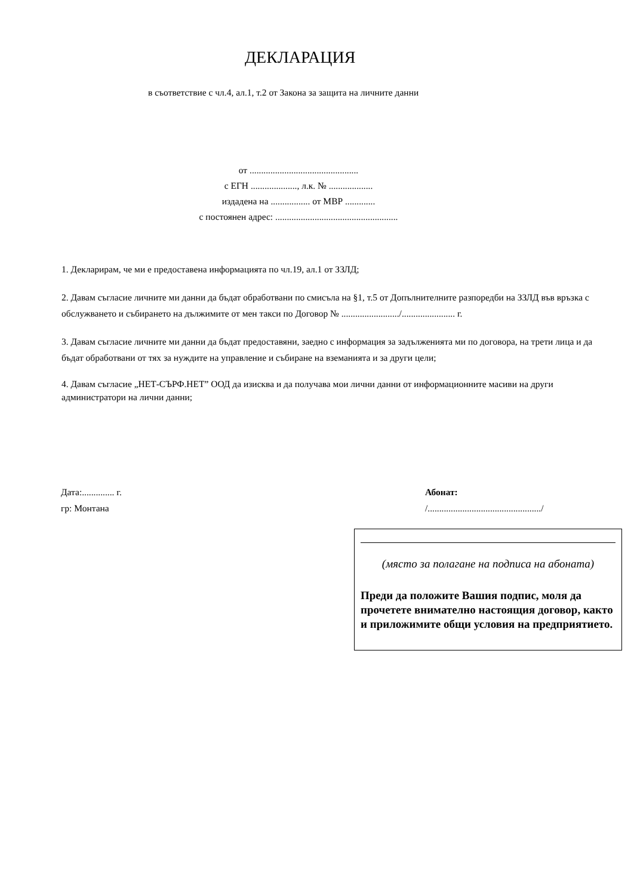ДЕКЛАРАЦИЯ
в съответствие с чл.4, ал.1, т.2 от Закона за защита на личните данни
от ...............................................
с ЕГН ...................., л.к. № ...................
издадена на ................. от МВР .............
с постоянен адрес: .....................................................
1. Декларирам, че ми е предоставена информацията по чл.19, ал.1 от ЗЗЛД;
2. Давам съгласие личните ми данни да бъдат обработвани по смисъла на §1, т.5 от Допълнителните разпоредби на ЗЗЛД във връзка с обслужването и събирането на дължимите от мен такси по Договор № ........................./....................... г.
3. Давам съгласие личните ми данни да бъдат предоставяни, заедно с информация за задълженията ми по договора, на трети лица и да бъдат обработвани от тях за нуждите на управление и събиране на вземанията и за други цели;
4. Давам съгласие „НЕТ-СЪРФ.НЕТ” ООД да изисква и да получава мои лични данни от информационните масиви на други администратори на лични данни;
Дата:.............. г.
гр: Монтана
Абонат:
/................................................./
(място за полагане на подписа на абоната)
Преди да положите Вашия подпис, моля да прочетете внимателно настоящия договор, както и приложимите общи условия на предприятието.